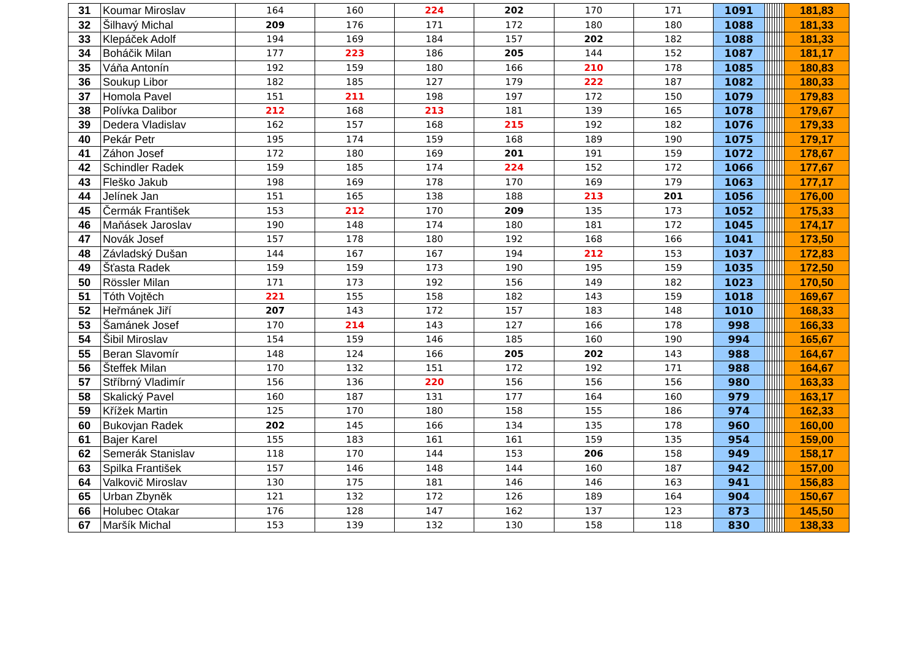| 31 | Koumar Miroslav | 164 | 160 | 224 | 202 | 170 | 171 | 1091 | | | | | | | | | 181,83 |
| 32 | Šilhavý Michal | 209 | 176 | 171 | 172 | 180 | 180 | 1088 | | | | | | | | | 181,33 |
| 33 | Klepáček Adolf | 194 | 169 | 184 | 157 | 202 | 182 | 1088 | | | | | | | | | 181,33 |
| 34 | Boháčik Milan | 177 | 223 | 186 | 205 | 144 | 152 | 1087 | | | | | | | | | 181,17 |
| 35 | Váňa Antonín | 192 | 159 | 180 | 166 | 210 | 178 | 1085 | | | | | | | | | 180,83 |
| 36 | Soukup Libor | 182 | 185 | 127 | 179 | 222 | 187 | 1082 | | | | | | | | | 180,33 |
| 37 | Homola Pavel | 151 | 211 | 198 | 197 | 172 | 150 | 1079 | | | | | | | | | 179,83 |
| 38 | Polívka Dalibor | 212 | 168 | 213 | 181 | 139 | 165 | 1078 | | | | | | | | | 179,67 |
| 39 | Dedera Vladislav | 162 | 157 | 168 | 215 | 192 | 182 | 1076 | | | | | | | | | 179,33 |
| 40 | Pekár Petr | 195 | 174 | 159 | 168 | 189 | 190 | 1075 | | | | | | | | | 179,17 |
| 41 | Záhon Josef | 172 | 180 | 169 | 201 | 191 | 159 | 1072 | | | | | | | | | 178,67 |
| 42 | Schindler Radek | 159 | 185 | 174 | 224 | 152 | 172 | 1066 | | | | | | | | | 177,67 |
| 43 | Fleško Jakub | 198 | 169 | 178 | 170 | 169 | 179 | 1063 | | | | | | | | | 177,17 |
| 44 | Jelínek Jan | 151 | 165 | 138 | 188 | 213 | 201 | 1056 | | | | | | | | | 176,00 |
| 45 | Čermák František | 153 | 212 | 170 | 209 | 135 | 173 | 1052 | | | | | | | | | 175,33 |
| 46 | Maňásek Jaroslav | 190 | 148 | 174 | 180 | 181 | 172 | 1045 | | | | | | | | | 174,17 |
| 47 | Novák Josef | 157 | 178 | 180 | 192 | 168 | 166 | 1041 | | | | | | | | | 173,50 |
| 48 | Závladský Dušan | 144 | 167 | 167 | 194 | 212 | 153 | 1037 | | | | | | | | | 172,83 |
| 49 | Šťasta Radek | 159 | 159 | 173 | 190 | 195 | 159 | 1035 | | | | | | | | | 172,50 |
| 50 | Rössler Milan | 171 | 173 | 192 | 156 | 149 | 182 | 1023 | | | | | | | | | 170,50 |
| 51 | Tóth Vojtěch | 221 | 155 | 158 | 182 | 143 | 159 | 1018 | | | | | | | | | 169,67 |
| 52 | Heřmánek Jiří | 207 | 143 | 172 | 157 | 183 | 148 | 1010 | | | | | | | | | 168,33 |
| 53 | Šamánek Josef | 170 | 214 | 143 | 127 | 166 | 178 | 998 | | | | | | | | | 166,33 |
| 54 | Šibil Miroslav | 154 | 159 | 146 | 185 | 160 | 190 | 994 | | | | | | | | | 165,67 |
| 55 | Beran Slavomír | 148 | 124 | 166 | 205 | 202 | 143 | 988 | | | | | | | | | 164,67 |
| 56 | Šteffek Milan | 170 | 132 | 151 | 172 | 192 | 171 | 988 | | | | | | | | | 164,67 |
| 57 | Stříbrný Vladimír | 156 | 136 | 220 | 156 | 156 | 156 | 980 | | | | | | | | | 163,33 |
| 58 | Skalický Pavel | 160 | 187 | 131 | 177 | 164 | 160 | 979 | | | | | | | | | 163,17 |
| 59 | Křížek Martin | 125 | 170 | 180 | 158 | 155 | 186 | 974 | | | | | | | | | 162,33 |
| 60 | Bukovjan Radek | 202 | 145 | 166 | 134 | 135 | 178 | 960 | | | | | | | | | 160,00 |
| 61 | Bajer Karel | 155 | 183 | 161 | 161 | 159 | 135 | 954 | | | | | | | | | 159,00 |
| 62 | Semerák Stanislav | 118 | 170 | 144 | 153 | 206 | 158 | 949 | | | | | | | | | 158,17 |
| 63 | Spilka František | 157 | 146 | 148 | 144 | 160 | 187 | 942 | | | | | | | | | 157,00 |
| 64 | Valkovič Miroslav | 130 | 175 | 181 | 146 | 146 | 163 | 941 | | | | | | | | | 156,83 |
| 65 | Urban Zbyněk | 121 | 132 | 172 | 126 | 189 | 164 | 904 | | | | | | | | | 150,67 |
| 66 | Holubec Otakar | 176 | 128 | 147 | 162 | 137 | 123 | 873 | | | | | | | | | 145,50 |
| 67 | Maršík Michal | 153 | 139 | 132 | 130 | 158 | 118 | 830 | | | | | | | | | 138,33 |